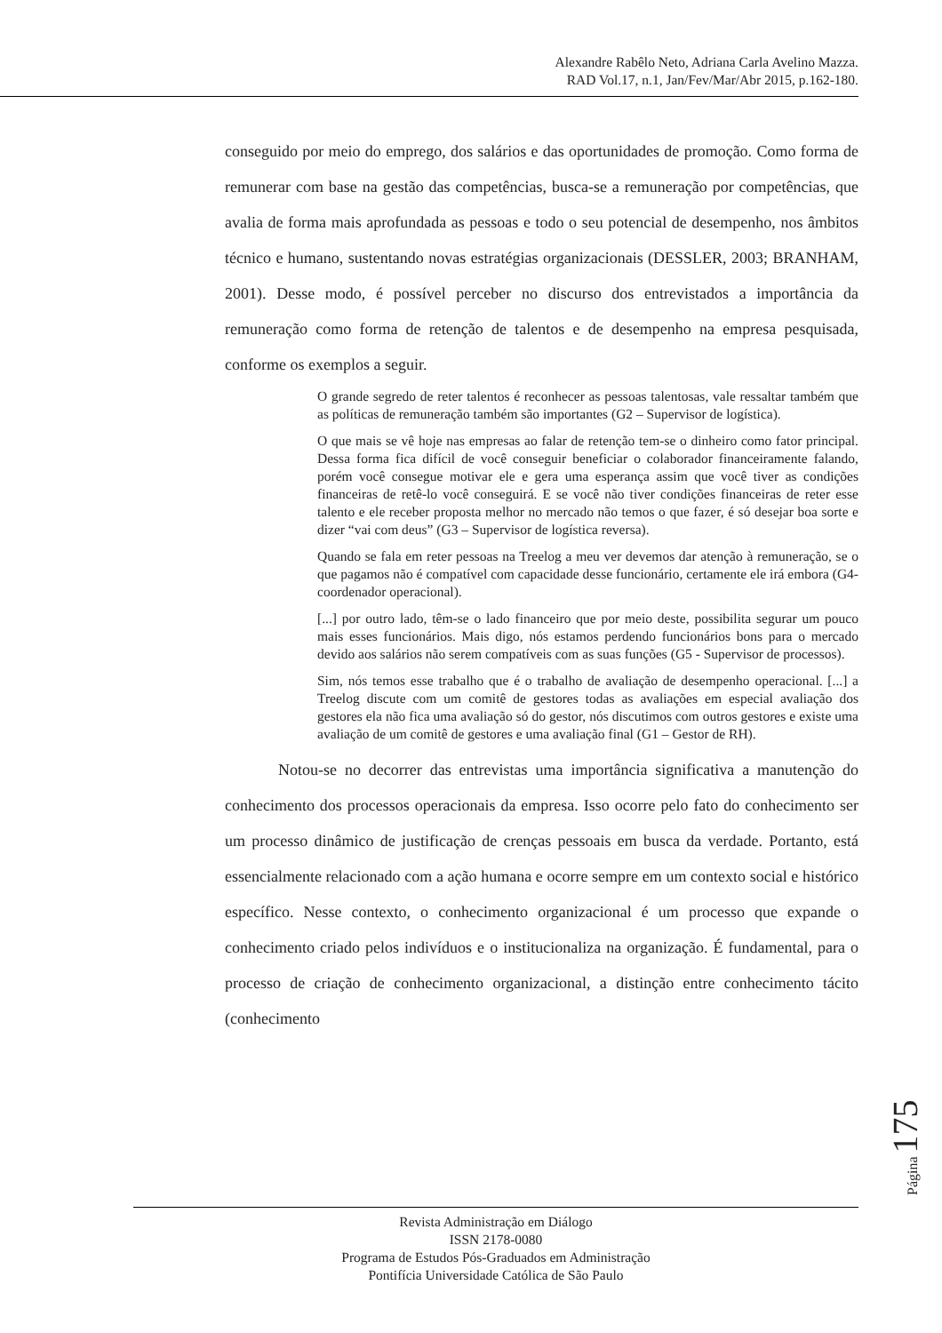Alexandre Rabêlo Neto, Adriana Carla Avelino Mazza.
RAD Vol.17, n.1, Jan/Fev/Mar/Abr 2015, p.162-180.
conseguido por meio do emprego, dos salários e das oportunidades de promoção. Como forma de remunerar com base na gestão das competências, busca-se a remuneração por competências, que avalia de forma mais aprofundada as pessoas e todo o seu potencial de desempenho, nos âmbitos técnico e humano, sustentando novas estratégias organizacionais (DESSLER, 2003; BRANHAM, 2001). Desse modo, é possível perceber no discurso dos entrevistados a importância da remuneração como forma de retenção de talentos e de desempenho na empresa pesquisada, conforme os exemplos a seguir.
O grande segredo de reter talentos é reconhecer as pessoas talentosas, vale ressaltar também que as políticas de remuneração também são importantes (G2 – Supervisor de logística).
O que mais se vê hoje nas empresas ao falar de retenção tem-se o dinheiro como fator principal. Dessa forma fica difícil de você conseguir beneficiar o colaborador financeiramente falando, porém você consegue motivar ele e gera uma esperança assim que você tiver as condições financeiras de retê-lo você conseguirá. E se você não tiver condições financeiras de reter esse talento e ele receber proposta melhor no mercado não temos o que fazer, é só desejar boa sorte e dizer “vai com deus” (G3 – Supervisor de logística reversa).
Quando se fala em reter pessoas na Treelog a meu ver devemos dar atenção à remuneração, se o que pagamos não é compatível com capacidade desse funcionário, certamente ele irá embora (G4- coordenador operacional).
[...] por outro lado, têm-se o lado financeiro que por meio deste, possibilita segurar um pouco mais esses funcionários. Mais digo, nós estamos perdendo funcionários bons para o mercado devido aos salários não serem compatíveis com as suas funções (G5 - Supervisor de processos).
Sim, nós temos esse trabalho que é o trabalho de avaliação de desempenho operacional. [...] a Treelog discute com um comitê de gestores todas as avaliações em especial avaliação dos gestores ela não fica uma avaliação só do gestor, nós discutimos com outros gestores e existe uma avaliação de um comitê de gestores e uma avaliação final (G1 – Gestor de RH).
Notou-se no decorrer das entrevistas uma importância significativa a manutenção do conhecimento dos processos operacionais da empresa. Isso ocorre pelo fato do conhecimento ser um processo dinâmico de justificação de crenças pessoais em busca da verdade. Portanto, está essencialmente relacionado com a ação humana e ocorre sempre em um contexto social e histórico específico. Nesse contexto, o conhecimento organizacional é um processo que expande o conhecimento criado pelos indivíduos e o institucionaliza na organização. É fundamental, para o processo de criação de conhecimento organizacional, a distinção entre conhecimento tácito (conhecimento
Página 175
Revista Administração em Diálogo
ISSN 2178-0080
Programa de Estudos Pós-Graduados em Administração
Pontifícia Universidade Católica de São Paulo